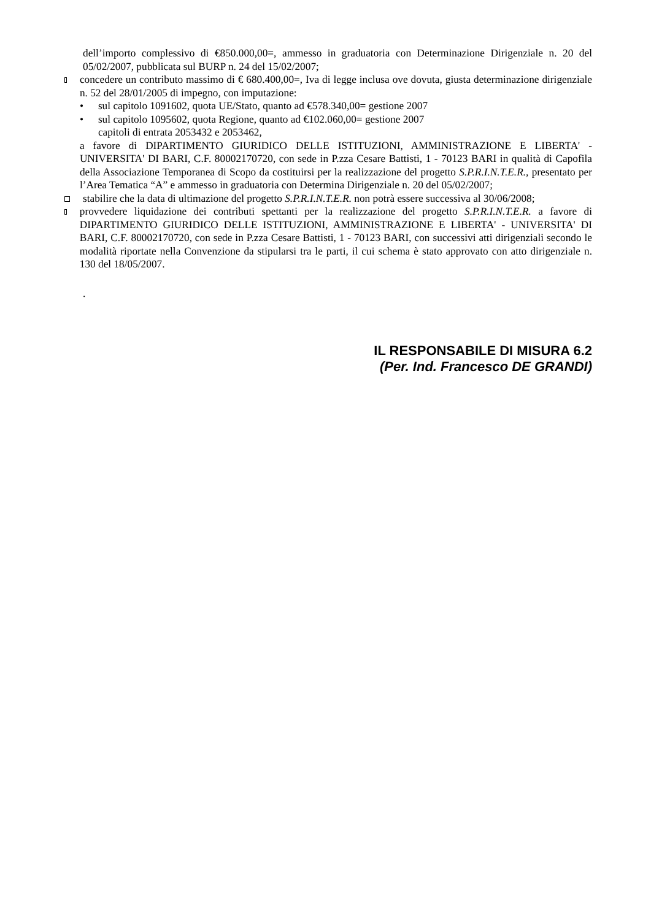dell’importo complessivo di €850.000,00=, ammesso in graduatoria con Determinazione Dirigenziale n. 20 del 05/02/2007, pubblicata sul BURP n. 24 del 15/02/2007;
concedere un contributo massimo di € 680.400,00=, Iva di legge inclusa ove dovuta, giusta determinazione dirigenziale n. 52 del 28/01/2005 di impegno, con imputazione:
• sul capitolo 1091602, quota UE/Stato, quanto ad €578.340,00= gestione 2007
• sul capitolo 1095602, quota Regione, quanto ad €102.060,00= gestione 2007
capitoli di entrata 2053432 e 2053462,
a favore di DIPARTIMENTO GIURIDICO DELLE ISTITUZIONI, AMMINISTRAZIONE E LIBERTA' - UNIVERSITA' DI BARI, C.F. 80002170720, con sede in P.zza Cesare Battisti, 1 - 70123 BARI in qualità di Capofila della Associazione Temporanea di Scopo da costituirsi per la realizzazione del progetto S.P.R.I.N.T.E.R., presentato per l’Area Tematica “A” e ammesso in graduatoria con Determina Dirigenziale n. 20 del 05/02/2007;
stabilire che la data di ultimazione del progetto S.P.R.I.N.T.E.R. non potrà essere successiva al 30/06/2008;
provvedere liquidazione dei contributi spettanti per la realizzazione del progetto S.P.R.I.N.T.E.R. a favore di DIPARTIMENTO GIURIDICO DELLE ISTITUZIONI, AMMINISTRAZIONE E LIBERTA' - UNIVERSITA' DI BARI, C.F. 80002170720, con sede in P.zza Cesare Battisti, 1 - 70123 BARI, con successivi atti dirigenziali secondo le modalità riportate nella Convenzione da stipularsi tra le parti, il cui schema è stato approvato con atto dirigenziale n. 130 del 18/05/2007.
.
IL RESPONSABILE DI MISURA 6.2
(Per. Ind. Francesco DE GRANDI)